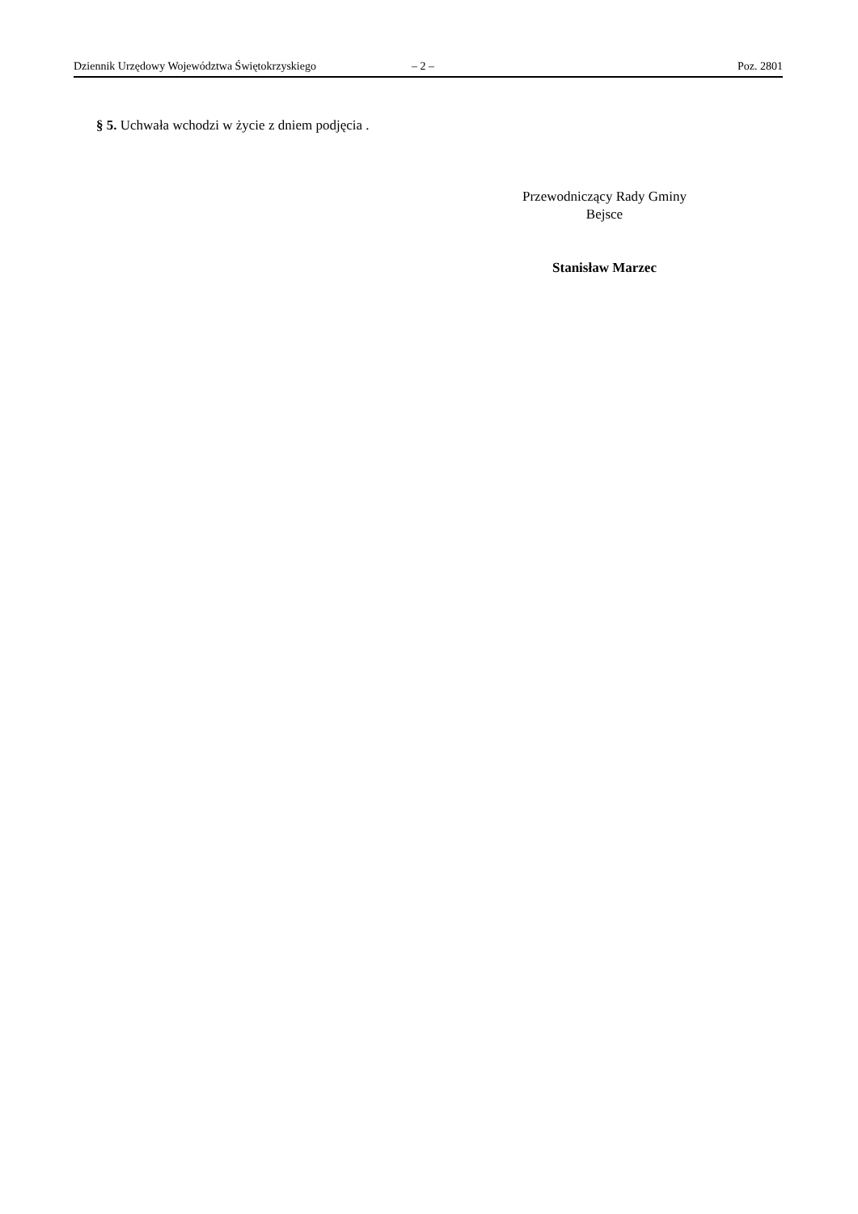Dziennik Urzędowy Województwa Świętokrzyskiego – 2 – Poz. 2801
§ 5. Uchwała wchodzi w życie z dniem podjęcia .
Przewodniczący Rady Gminy
Bejsce
Stanisław Marzec